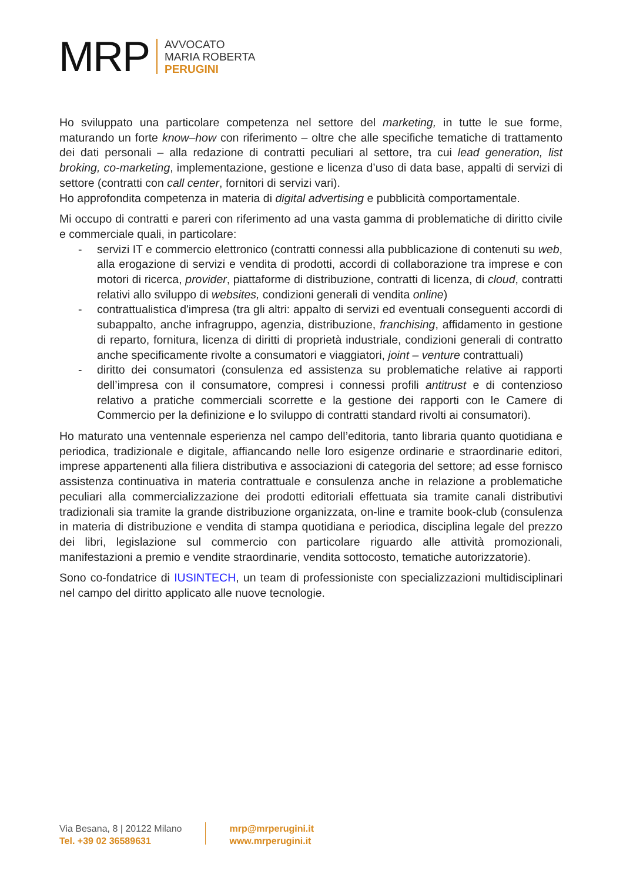MRP
AVVOCATO
MARIA ROBERTA
PERUGINI
Ho sviluppato una particolare competenza nel settore del marketing, in tutte le sue forme, maturando un forte know–how con riferimento – oltre che alle specifiche tematiche di trattamento dei dati personali – alla redazione di contratti peculiari al settore, tra cui lead generation, list broking, co-marketing, implementazione, gestione e licenza d’uso di data base, appalti di servizi di settore (contratti con call center, fornitori di servizi vari).
Ho approfondita competenza in materia di digital advertising e pubblicità comportamentale.
Mi occupo di contratti e pareri con riferimento ad una vasta gamma di problematiche di diritto civile e commerciale quali, in particolare:
- servizi IT e commercio elettronico (contratti connessi alla pubblicazione di contenuti su web, alla erogazione di servizi e vendita di prodotti, accordi di collaborazione tra imprese e con motori di ricerca, provider, piattaforme di distribuzione, contratti di licenza, di cloud, contratti relativi allo sviluppo di websites, condizioni generali di vendita online)
- contrattualistica d'impresa (tra gli altri: appalto di servizi ed eventuali conseguenti accordi di subappalto, anche infragruppo, agenzia, distribuzione, franchising, affidamento in gestione di reparto, fornitura, licenza di diritti di proprietà industriale, condizioni generali di contratto anche specificamente rivolte a consumatori e viaggiatori, joint – venture contrattuali)
- diritto dei consumatori (consulenza ed assistenza su problematiche relative ai rapporti dell’impresa con il consumatore, compresi i connessi profili antitrust e di contenzioso relativo a pratiche commerciali scorrette e la gestione dei rapporti con le Camere di Commercio per la definizione e lo sviluppo di contratti standard rivolti ai consumatori).
Ho maturato una ventennale esperienza nel campo dell’editoria, tanto libraria quanto quotidiana e periodica, tradizionale e digitale, affiancando nelle loro esigenze ordinarie e straordinarie editori, imprese appartenenti alla filiera distributiva e associazioni di categoria del settore; ad esse fornisco assistenza continuativa in materia contrattuale e consulenza anche in relazione a problematiche peculiari alla commercializzazione dei prodotti editoriali effettuata sia tramite canali distributivi tradizionali sia tramite la grande distribuzione organizzata, on-line e tramite book-club (consulenza in materia di distribuzione e vendita di stampa quotidiana e periodica, disciplina legale del prezzo dei libri, legislazione sul commercio con particolare riguardo alle attività promozionali, manifestazioni a premio e vendite straordinarie, vendita sottocosto, tematiche autorizzatorie).
Sono co-fondatrice di IUSINTECH, un team di professioniste con specializzazioni multidisciplinari nel campo del diritto applicato alle nuove tecnologie.
Via Besana, 8 | 20122 Milano
Tel. +39 02 36589631
mrp@mrperugini.it
www.mrperugini.it